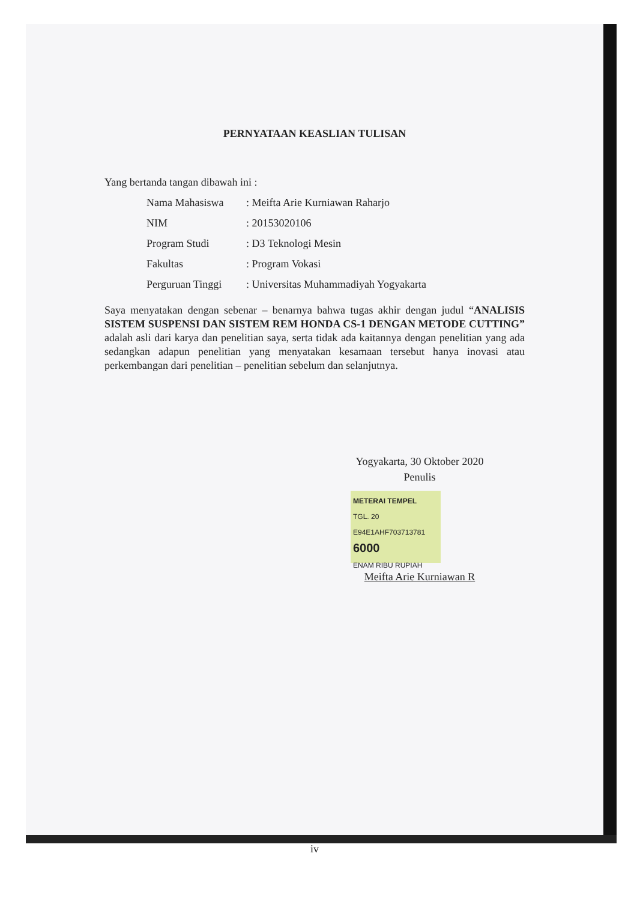PERNYATAAN KEASLIAN TULISAN
Yang bertanda tangan dibawah ini :
Nama Mahasiswa: Meifta Arie Kurniawan Raharjo
NIM: 20153020106
Program Studi: D3 Teknologi Mesin
Fakultas: Program Vokasi
Perguruan Tinggi: Universitas Muhammadiyah Yogyakarta
Saya menyatakan dengan sebenar – benarnya bahwa tugas akhir dengan judul “ANALISIS SISTEM SUSPENSI DAN SISTEM REM HONDA CS-1 DENGAN METODE CUTTING” adalah asli dari karya dan penelitian saya, serta tidak ada kaitannya dengan penelitian yang ada sedangkan adapun penelitian yang menyatakan kesamaan tersebut hanya inovasi atau perkembangan dari penelitian – penelitian sebelum dan selanjutnya.
Yogyakarta, 30 Oktober 2020
Penulis
METERAI TEMPEL
TGL. 20
E94E1AHF703713781
6000
ENAM RIBU RUPIAH
Meifta Arie Kurniawan R
iv